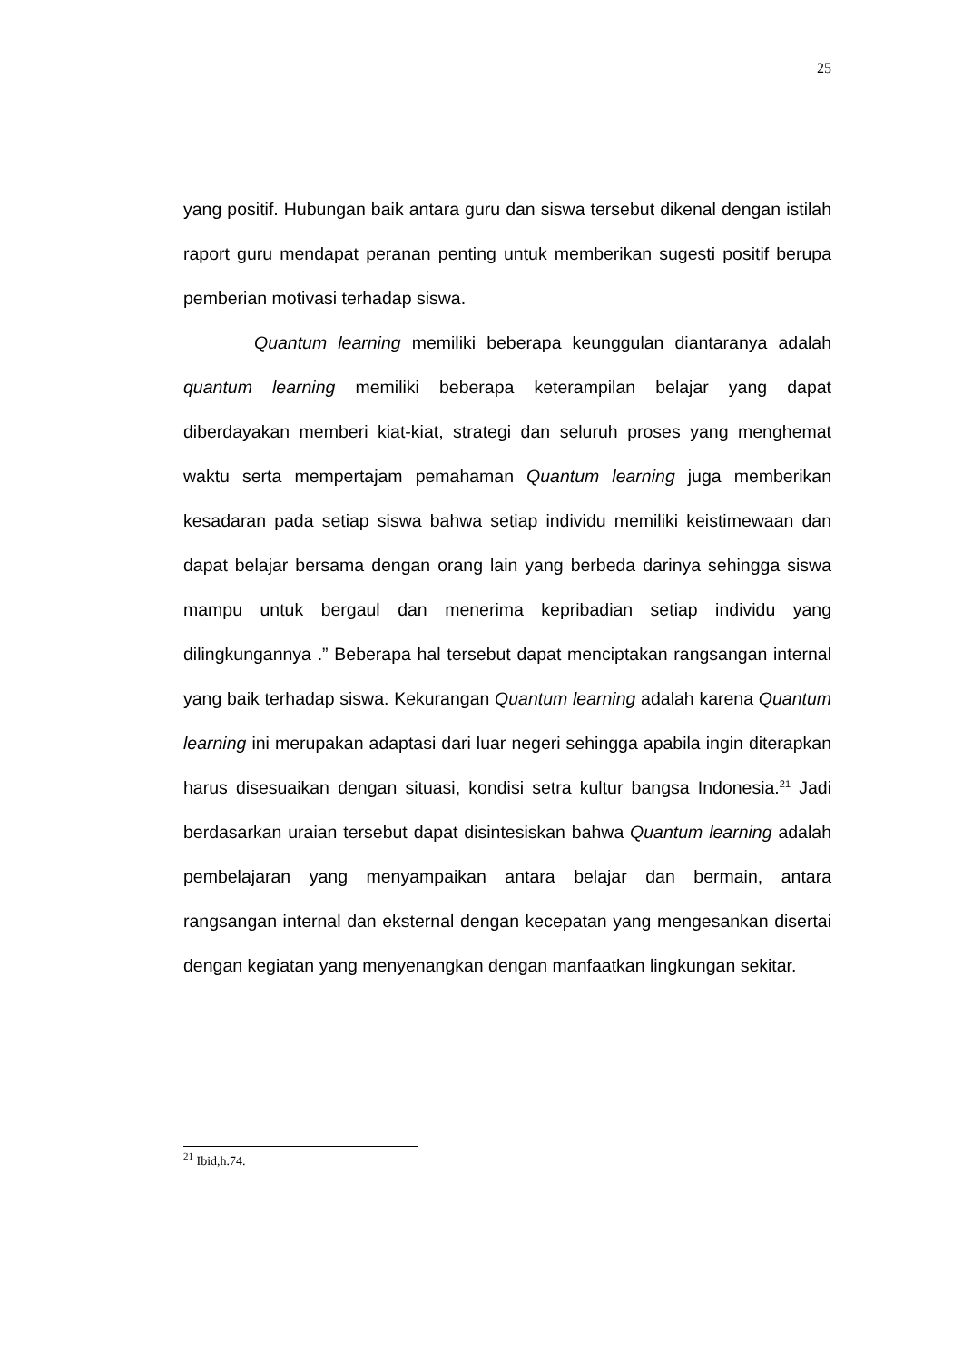25
yang positif. Hubungan baik antara guru dan siswa tersebut dikenal dengan istilah raport guru mendapat peranan penting untuk memberikan sugesti positif berupa pemberian motivasi terhadap siswa.
Quantum learning memiliki beberapa keunggulan diantaranya adalah quantum learning memiliki beberapa keterampilan belajar yang dapat diberdayakan memberi kiat-kiat, strategi dan seluruh proses yang menghemat waktu serta mempertajam pemahaman Quantum learning juga memberikan kesadaran pada setiap siswa bahwa setiap individu memiliki keistimewaan dan dapat belajar bersama dengan orang lain yang berbeda darinya sehingga siswa mampu untuk bergaul dan menerima kepribadian setiap individu yang dilingkungannya .” Beberapa hal tersebut dapat menciptakan rangsangan internal yang baik terhadap siswa. Kekurangan Quantum learning adalah karena Quantum learning ini merupakan adaptasi dari luar negeri sehingga apabila ingin diterapkan harus disesuaikan dengan situasi, kondisi setra kultur bangsa Indonesia.<sup>21</sup> Jadi berdasarkan uraian tersebut dapat disintesiskan bahwa Quantum learning adalah pembelajaran yang menyampaikan antara belajar dan bermain, antara rangsangan internal dan eksternal dengan kecepatan yang mengesankan disertai dengan kegiatan yang menyenangkan dengan manfaatkan lingkungan sekitar.
<sup>21</sup> Ibid,h.74.